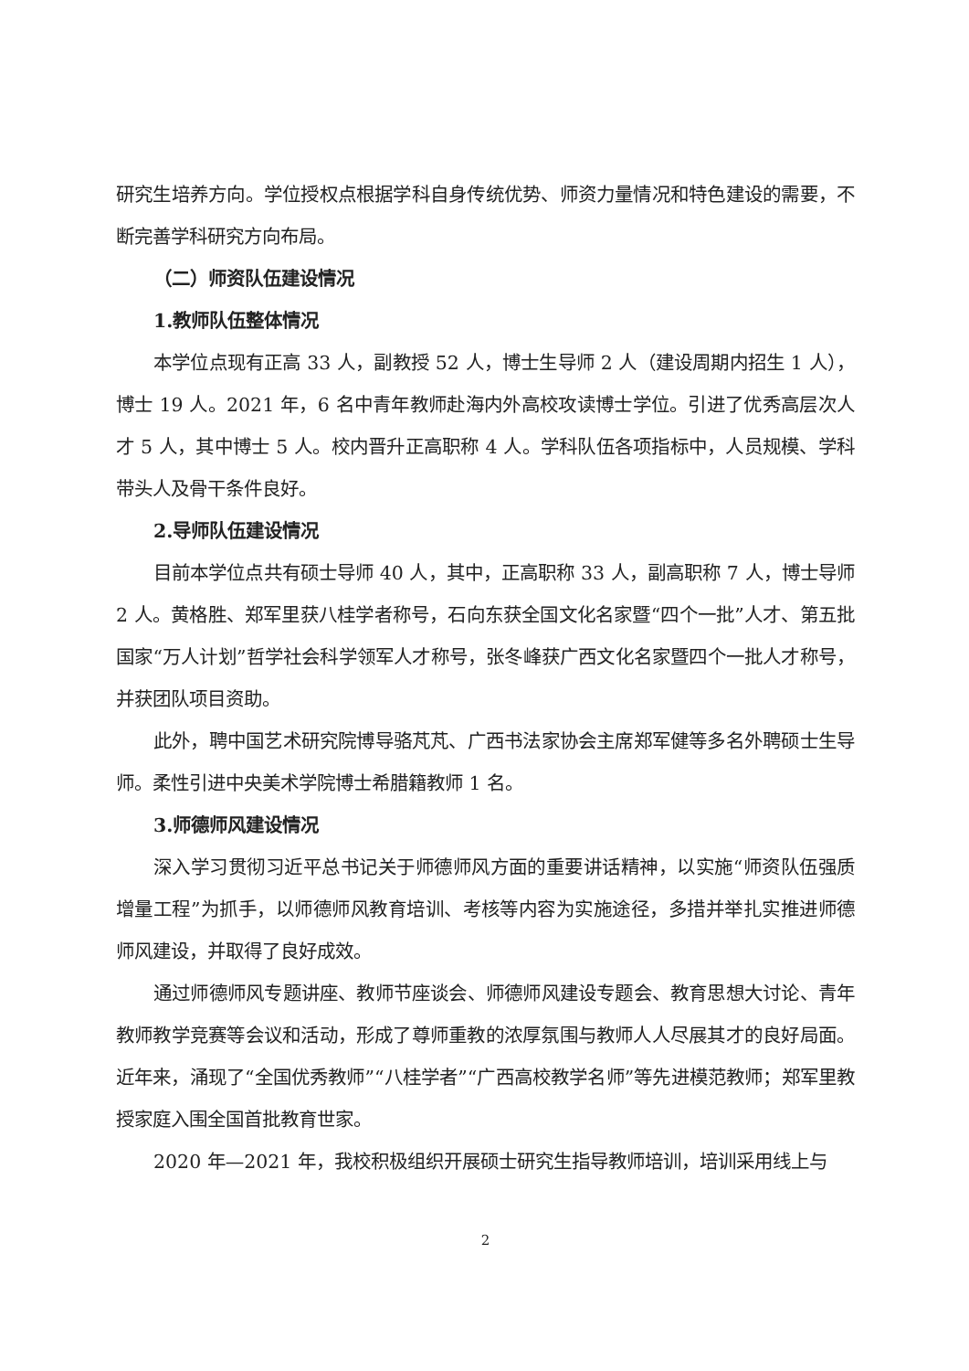研究生培养方向。学位授权点根据学科自身传统优势、师资力量情况和特色建设的需要，不断完善学科研究方向布局。
（二）师资队伍建设情况
1.教师队伍整体情况
本学位点现有正高 33 人，副教授 52 人，博士生导师 2 人（建设周期内招生 1 人），博士 19 人。2021 年，6 名中青年教师赴海内外高校攻读博士学位。引进了优秀高层次人才 5 人，其中博士 5 人。校内晋升正高职称 4 人。学科队伍各项指标中，人员规模、学科带头人及骨干条件良好。
2.导师队伍建设情况
目前本学位点共有硕士导师 40 人，其中，正高职称 33 人，副高职称 7 人，博士导师 2 人。黄格胜、郑军里获八桂学者称号，石向东获全国文化名家暨“四个一批”人才、第五批国家“万人计划”哲学社会科学领军人才称号，张冬峰获广西文化名家暨四个一批人才称号，并获团队项目资助。
此外，聘中国艺术研究院博导骆芃芃、广西书法家协会主席郑军健等多名外聘硕士生导师。柔性引进中央美术学院博士希腊籍教师 1 名。
3.师德师风建设情况
深入学习贯彻习近平总书记关于师德师风方面的重要讲话精神，以实施“师资队伍强质增量工程”为抓手，以师德师风教育培训、考核等内容为实施途径，多措并举扎实推进师德师风建设，并取得了良好成效。
通过师德师风专题讲座、教师节座谈会、师德师风建设专题会、教育思想大讨论、青年教师教学竞赛等会议和活动，形成了尊师重教的浓厚氛围与教师人人尽展其才的良好局面。近年来，涌现了“全国优秀教师”“八桂学者”“广西高校教学名师”等先进模范教师；郑军里教授家庭入围全国首批教育世家。
2020 年—2021 年，我校积极组织开展硕士研究生指导教师培训，培训采用线上与
2